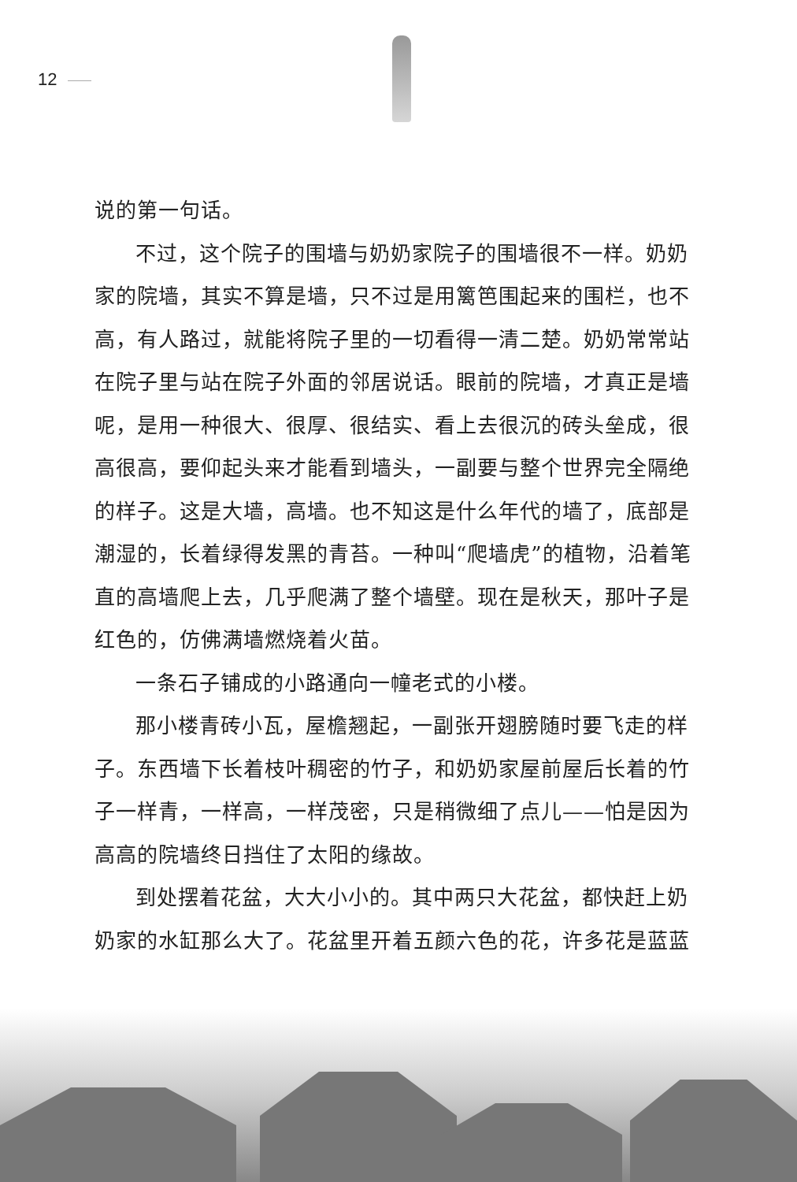12
说的第一句话。
不过，这个院子的围墙与奶奶家院子的围墙很不一样。奶奶家的院墙，其实不算是墙，只不过是用篱笆围起来的围栏，也不高，有人路过，就能将院子里的一切看得一清二楚。奶奶常常站在院子里与站在院子外面的邻居说话。眼前的院墙，才真正是墙呢，是用一种很大、很厚、很结实、看上去很沉的砖头垒成，很高很高，要仰起头来才能看到墙头，一副要与整个世界完全隔绝的样子。这是大墙，高墙。也不知这是什么年代的墙了，底部是潮湿的，长着绿得发黑的青苔。一种叫“爬墙虎”的植物，沿着笔直的高墙爬上去，几乎爬满了整个墙壁。现在是秋天，那叶子是红色的，仿佛满墙燃烧着火苗。
一条石子铺成的小路通向一幢老式的小楼。
那小楼青砖小瓦，屋檐翘起，一副张开翅膀随时要飞走的样子。东西墙下长着枝叶稠密的竹子，和奶奶家屋前屋后长着的竹子一样青，一样高，一样茂密，只是稍微细了点儿——怕是因为高高的院墙终日挡住了太阳的缘故。
到处摆着花盆，大大小小的。其中两只大花盆，都快赶上奶奶家的水缸那么大了。花盆里开着五颜六色的花，许多花是蓝蓝